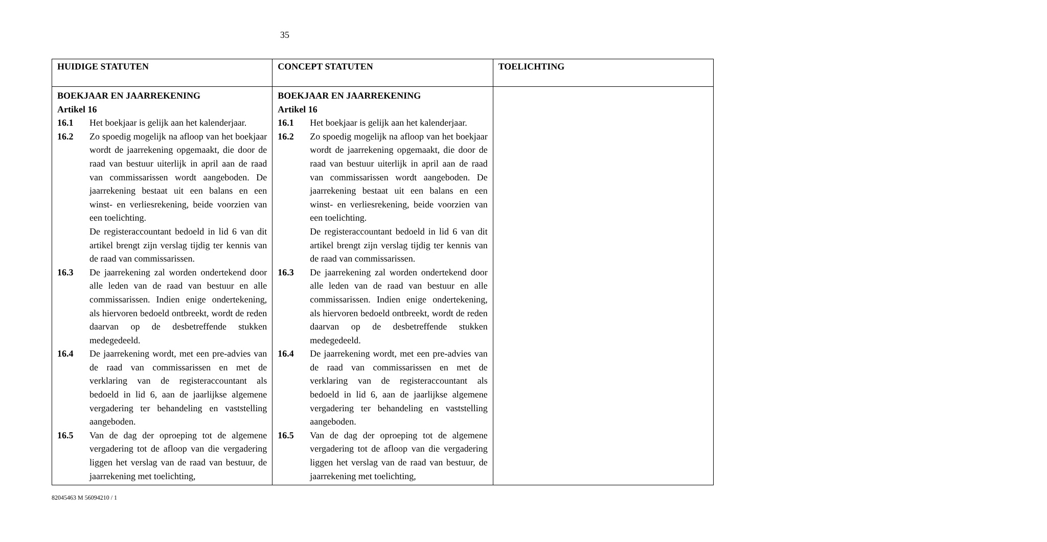35
| HUIDIGE STATUTEN | CONCEPT STATUTEN | TOELICHTING |
| --- | --- | --- |
| BOEKJAAR EN JAARREKENING Artikel 16 16.1 Het boekjaar is gelijk aan het kalenderjaar. 16.2 Zo spoedig mogelijk na afloop van het boekjaar wordt de jaarrekening opgemaakt, die door de raad van bestuur uiterlijk in april aan de raad van commissarissen wordt aangeboden. De jaarrekening bestaat uit een balans en een winst- en verliesrekening, beide voorzien van een toelichting. De registeraccountant bedoeld in lid 6 van dit artikel brengt zijn verslag tijdig ter kennis van de raad van commissarissen. 16.3 De jaarrekening zal worden ondertekend door alle leden van de raad van bestuur en alle commissarissen. Indien enige ondertekening, als hiervoren bedoeld ontbreekt, wordt de reden daarvan op de desbetreffende stukken medegedeeld. 16.4 De jaarrekening wordt, met een pre-advies van de raad van commissarissen en met de verklaring van de registeraccountant als bedoeld in lid 6, aan de jaarlijkse algemene vergadering ter behandeling en vaststelling aangeboden. 16.5 Van de dag der oproeping tot de algemene vergadering tot de afloop van die vergadering liggen het verslag van de raad van bestuur, de jaarrekening met toelichting, | BOEKJAAR EN JAARREKENING Artikel 16 16.1 Het boekjaar is gelijk aan het kalenderjaar. 16.2 Zo spoedig mogelijk na afloop van het boekjaar wordt de jaarrekening opgemaakt, die door de raad van bestuur uiterlijk in april aan de raad van commissarissen wordt aangeboden. De jaarrekening bestaat uit een balans en een winst- en verliesrekening, beide voorzien van een toelichting. De registeraccountant bedoeld in lid 6 van dit artikel brengt zijn verslag tijdig ter kennis van de raad van commissarissen. 16.3 De jaarrekening zal worden ondertekend door alle leden van de raad van bestuur en alle commissarissen. Indien enige ondertekening, als hiervoren bedoeld ontbreekt, wordt de reden daarvan op de desbetreffende stukken medegedeeld. 16.4 De jaarrekening wordt, met een pre-advies van de raad van commissarissen en met de verklaring van de registeraccountant als bedoeld in lid 6, aan de jaarlijkse algemene vergadering ter behandeling en vaststelling aangeboden. 16.5 Van de dag der oproeping tot de algemene vergadering tot de afloop van die vergadering liggen het verslag van de raad van bestuur, de jaarrekening met toelichting, | |
82045463 M 56094210 / 1